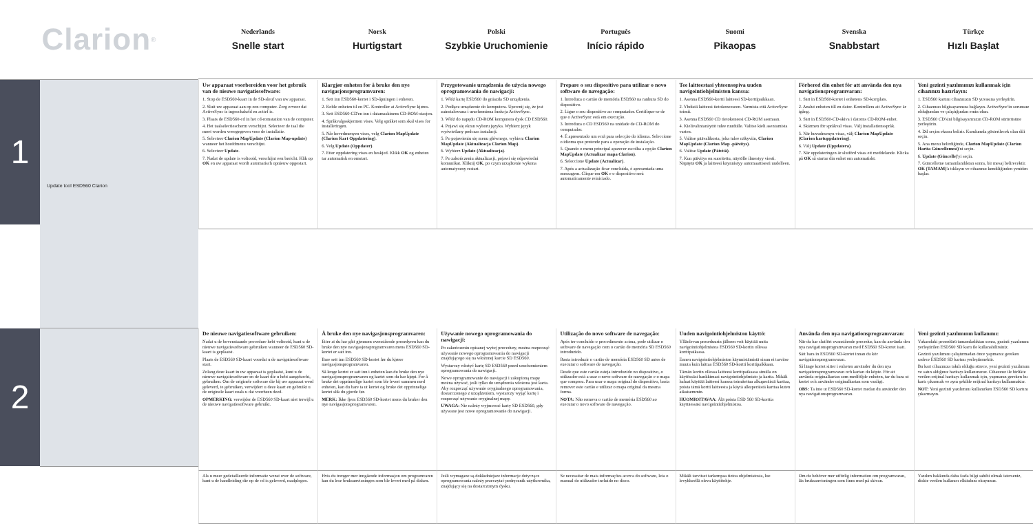Clarion<sup>®</sup>
Nederlands
Snelle start
Norsk
Hurtigstart
Polski
Szybkie Uruchomienie
Português
Início rápido
Suomi
Pikaopas
Svenska
Snabbstart
Türkçe
Hızlı Başlat
1
Update tool ESD560 Clarion
Uw apparaat voorbereiden voor het gebruik van de nieuwe navigatiesoftware:
1. Stop de ESD560-kaart in de SD-sleuf van uw apparaat.
2. Sluit uw apparaat aan op een computer. Zorg ervoor dat ActiveSync is ingeschakeld en actief is.
3. Plaats de ESD560-cd in het cd-romstation van de computer.
4. Het taalselectiescherm verschijnt. Selecteer de taal die moet worden weergegeven voor de installatie.
5. Selecteer Clarion MapUpdate (Clarion Map-update) wanneer het hoofdmenu verschijnt.
6. Selecteer Update.
7. Nadat de update is voltooid, verschijnt een bericht. Klik op OK en uw apparaat wordt automatisch opnieuw opgestart.
Klargjør enheten for å bruke den nye navigasjonsprogramvaren:
1. Sett inn ESD560-kortet i SD-åpningen i enheten.
2. Koble enheten til en PC. Kontroller at ActiveSync kjøres.
3. Sett ESD560-CD'en inn i datamaskinens CD-ROM-stasjon.
4. Språkvalgsskjermen vises. Velg språket som skal vises for installeringen.
5. Når hovedmenyen vises, velg Clarion MapUpdate (Clarion Kart Oppdatering).
6. Velg Update (Oppdater).
7. Etter oppdatering vises en beskjed. Klikk OK og enheten tar automatisk en omstart.
Przygotowanie urządzenia do użycia nowego oprogramowania do nawigacji:
1. Włóż kartę ESD560 do gniazda SD urządzenia.
2. Podłącz urządzenie do komputera. Upewnij się, że jest zainstalowana i uruchomiona funkcja ActiveSync.
3. Włóż do napędu CD-ROM komputera dysk CD ESD560.
4. Pojawi się ekran wyboru języka. Wybierz język wyświetlany podczas instalacji.
5. Po pojawieniu się menu głównego, wybierz Clarion MapUpdate (Aktualizacja Clarion Map).
6. Wybierz Update (Aktualizacja).
7. Po zakończeniu aktualizacji, pojawi się odpowiedni komunikat. Kliknij OK, po czym urządzenie wykona automatyczny restart.
Prepare o seu dispositivo para utilizar o novo software de navegação:
1. Introduza o cartão de memória ESD560 na ranhura SD do dispositivo.
2. Ligue o seu dispositivo ao computador. Certifique-se de que o ActiveSync está em execução.
3. Introduza o CD ESD560 na unidade de CD-ROM do computador.
4. É apresentado um ecrã para selecção do idioma. Seleccione o idioma que pretende para a operação de instalação.
5. Quando o menu principal aparecer escolha a opção Clarion MapUpdate (Actualizar mapa Clarion).
6. Seleccione Update (Actualizar).
7. Após a actualização ficar concluída, é apresentada uma mensagem. Clique em OK e o dispositivo será automaticamente reiniciado.
Tee laitteestasi yhteensopiva uuden navigointiohjelmiston kanssa:
1. Asenna ESD560-kortti laitteesi SD-korttipaikkaan.
2. Yhdistä laitteesi tietokoneeseen. Varmista että ActiveSync toimii.
3. Asenna ESD560 CD tietokoneesi CD-ROM asemaan.
4. Kielivalintanäyttö tulee ruudulle. Valitse kieli asentamista varten.
5. Valitse päävalikosta, joka tulee näkyviin, Clarion MapUpdate (Clarion Map -päivitys).
6. Valitse Update (Päivitä).
7. Kun päivitys on suoritettu, näytölle ilmestyy viesti. Näpäytä OK ja laitteesi käynnistyy automaattisesti uudelleen.
Förbered din enhet för att använda den nya navigationsprogramvaran:
1. Sätt in ESD560-kortet i enhetens SD-kortplats.
2. Anslut enheten till en dator. Kontrollera att ActiveSync är igång.
3. Sätt in ESD560-CD-skiva i datorns CD-ROM-enhet.
4. Skärmen för språkval visas. Välj installationsspråk.
5. När huvudmenyn visas, välj Clarion MapUpdate (Clarion kartuppdatering).
6. Välj Update (Uppdatera).
7. När uppdateringen är slutförd visas ett meddelande. Klicka på OK så startar din enhet om automatiskt.
Yeni gezinti yazılımınızı kullanmak için cihazınızı hazırlayın:
1. ESD560 kartını cihazınızın SD yuvasına yerleştirin.
2. Cihazınızı bilgisayarınıza bağlayın. ActiveSync'in sorunsuz olduğundan ve çalıştığından emin olun.
3. ESD560 CD'sini bilgisayarınızın CD-ROM sürücüsüne yerleştirin.
4. Dil seçim ekranı belirir. Kurulumda gösterilecek olan dili seçin.
5. Ana menu belirdiğinde, Clarion MapUpdate (Clarion Harita Güncellemesi)'ni seçin.
6. Update (Güncelle)'yi seçin.
7. Güncelleme tamamlandıktan sonra, bir mesaj belirecektir. OK (TAMAM)'a tıklayın ve cihazınız kendiliğinden yeniden başlar.
2
De nieuwe navigatiesoftware gebruiken:
Nadat u de bovenstaande procedure hebt voltooid, kunt u de nieuwe navigatiesoftware gebruiken wanneer de ESD560 SD-kaart is geplaatst.
Plaats de ESD560 SD-kaart voordat u de navigatiesoftware start.
Zolang deze kaart in uw apparaat is geplaatst, kunt u de nieuwe navigatiesoftware en de kaart die u hebt aangekocht, gebruiken. Om de originele software die bij uw apparaat werd geleverd, te gebruiken, verwijdert u deze kaart en gebruikt u de originele kaart zoals u dat voorheen deed.
OPMERKING: verwijder de ESD560 SD-kaart niet terwijl u de nieuwe navigatiesoftware gebruikt.
Å bruke den nye navigasjonsprogramvaren:
Etter at du har gått gjennom ovenstående prosedyren kan du bruke den nye navigasjonsprogramvaren mens ESD560 SD-kortet er satt inn.
Bare sett inn ESD560 SD-kortet før du kjører navigasjonsprogramvaren.
Så lenge kortet er satt inn i enheten kan du bruke den nye navigasjonsprogramvaren og kartet som du har kjøpt. For å bruke det opprinnelige kartet som ble levert sammen med enheten, kan du bare ta ut kortet og bruke det opprinnelige kortet slik du gjorde før.
MERK: Ikke fjern ESD560 SD-kortet mens du bruker den nye navigasjonsprogramvaren.
Używanie nowego oprogramowania do nawigacji:
Po zakończeniu opisanej wyżej procedury, można rozpocząć używanie nowego oprogramowania do nawigacji znajdującego się na włożonej karcie SD ESD560.
Wystarczy włożyć kartę SD ESD560 przed uruchomieniem oprogramowania do nawigacji.
Nowe oprogramowanie do nawigacji i zakupioną mapę można używać, jeśli tylko do urządzenia włożona jest karta. Aby rozpocząć używanie oryginalnego oprogramowania, dostarczonego z urządzeniem, wystarczy wyjąć kartę i rozpocząć używanie oryginalnej mapy.
UWAGA: Nie należy wyjmować karty SD ESD560, gdy używane jest nowe oprogramowanie do nawigacji.
Utilização do novo software de navegação:
Após ter concluído o procedimento acima, pode utilizar o software de navegação com o cartão de memória SD ESD560 introduzido.
Basta introduzir o cartão de memória ESD560 SD antes de executar o software de navegação.
Desde que este cartão esteja introduzido no dispositivo, o utilizador está a usar o novo software de navegação e o mapa que comprou. Para usar o mapa original do dispositivo, basta remover este cartão e utilizar o mapa original da mesma forma.
NOTA: Não remova o cartão de memória ESD560 ao executar o novo software de navegação.
Uuden navigointiohjelmiston käyttö:
Ylläolevan proseduurin jälkeen voit käyttää uutta navigointiohjelmistoa ESD560 SD-kortin ollessa korttipaikassa.
Ennen navigointiohjelmiston käynnistämistä sinun ei tarvitse muuta kuin laittaa ESD560 SD-kortti korttipaikkaan.
Tämän kortin ollessa laitteesi korttipaikassa sinulla on käytössäsi hankkimasi navigointiohjelmisto ja kartta. Mikäli haluat käyttää laitteesi kanssa toimitettua alkuperäistä karttaa, poista tämä kortti laitteesta ja käytä alkuperäistä karttaa kuten aikaisemmin.
HUOMIOITAVAA: Älä poista ESD 560 SD-korttia käyttäessäsi navigointiohjelmistoa.
Använda den nya navigationsprogramvaran:
När du har slutfört ovanstående procedur, kan du använda den nya navigationsprogramvaran med ESD560 SD-kortet isatt.
Sätt bara in ESD560 SD-kortet innan du kör navigationsprogramvaran.
Så länge kortet sitter i enheten använder du den nya navigationsprogramvaran och kartan du köpte. För att använda originalkartan som medföljde enheten, tar du bara ut kortet och använder originalkartan som vanligt.
OBS: Ta inte ut ESD560 SD-kortet medan du använder den nya navigationsprogramvaran.
Yeni gezinti yazılımının kullanımı:
Yukarıdaki prosedürü tamamladıktan sonra, gezinti yazılımını yerleştirilen ESD560 SD kartı ile kullanabilirsiniz.
Gezinti yazılımını çalıştırmadan önce yapmanız gereken sadece ESD560 SD kartını yerleştirmektir.
Bu kart cihazınıza takılı olduğu sürece, yeni gezinti yazılımını ve satın aldığınız haritayı kullanırsınız. Cihazınız ile birlikte verilen orijinal haritayı kullanmak için, yapmanız gereken bu kartı çıkarmak ve aynı şekilde orijinal haritayı kullanmaktır.
NOT: Yeni gezinti yazılımını kullanırken ESD560 SD kartını çıkarmayın.
Als u meer gedetailleerde informatie wenst over de software, kunt u de handleiding die op de cd is geleverd, raadplegen.
Hvis du trenger mer inngående informasjon om programvaren kan du lese bruksanvisningen som ble levert med på disken.
Jeśli wymagane są dokładniejsze informacje dotyczące oprogramowania należy przeczytać podręcznik użytkownika, znajdujący się na dostarczonym dysku.
Se necessitar de mais informações acerca do software, leia o manual do utilizador incluído no disco.
Mikäli tarvitset tarkempaa tietoa ohjelmistosta, lue levykkeellä oleva käyttöohje.
Om du behöver mer utförlig information om programvaran, läs bruksanvisningen som finns med på skivan.
Yazılım hakkında daha fazla bilgi sahibi olmak isterseniz, diskte verilen kullanıcı elkitabını okuyunuz.